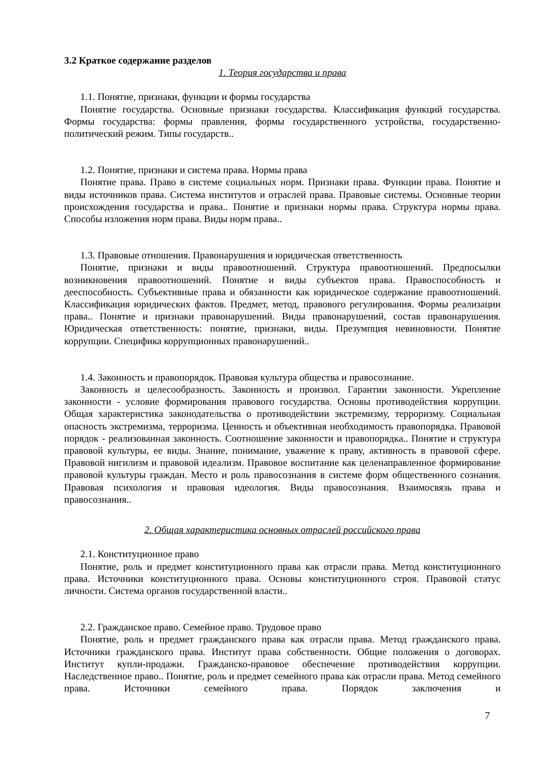3.2 Краткое содержание разделов
1. Теория государства и права
1.1. Понятие, признаки, функции и формы государства
Понятие государства. Основные признаки государства. Классификация функций государства. Формы государства: формы правления, формы государственного устройства, государственно-политический режим. Типы государств..
1.2. Понятие, признаки и система права. Нормы права
Понятие права. Право в системе социальных норм. Признаки права. Функции права. Понятие и виды источников права. Система институтов и отраслей права. Правовые системы. Основные теории происхождения государства и права.. Понятие и признаки нормы права. Структура нормы права. Способы изложения норм права. Виды норм права..
1.3. Правовые отношения. Правонарушения и юридическая ответственность
Понятие, признаки и виды правоотношений. Структура правоотношений. Предпосылки возникновения правоотношений. Понятие и виды субъектов права. Правоспособность и дееспособность. Субъективные права и обязанности как юридическое содержание правоотношений. Классификация юридических фактов. Предмет, метод, правового регулирования. Формы реализации права.. Понятие и признаки правонарушений. Виды правонарушений, состав правонарушения. Юридическая ответственность: понятие, признаки, виды. Презумпция невиновности. Понятие коррупции. Специфика коррупционных правонарушений..
1.4. Законность и правопорядок. Правовая культура общества и правосознание.
Законность и целесообразность. Законность и произвол. Гарантии законности. Укрепление законности - условие формирования правового государства. Основы противодействия коррупции. Общая характеристика законодательства о противодействии экстремизму, терроризму. Социальная опасность экстремизма, терроризма. Ценность и объективная необходимость правопорядка. Правовой порядок - реализованная законность. Соотношение законности и правопорядка.. Понятие и структура правовой культуры, ее виды. Знание, понимание, уважение к праву, активность в правовой сфере. Правовой нигилизм и правовой идеализм. Правовое воспитание как целенаправленное формирование правовой культуры граждан. Место и роль правосознания в системе форм общественного сознания. Правовая психология и правовая идеология. Виды правосознания. Взаимосвязь права и правосознания..
2. Общая характеристика основных отраслей российского права
2.1. Конституционное право
Понятие, роль и предмет конституционного права как отрасли права. Метод конституционного права. Источники конституционного права. Основы конституционного строя. Правовой статус личности. Система органов государственной власти..
2.2. Гражданское право. Семейное право. Трудовое право
Понятие, роль и предмет гражданского права как отрасли права. Метод гражданского права. Источники гражданского права. Институт права собственности. Общие положения о договорах. Институт купли-продажи. Гражданско-правовое обеспечение противодействия коррупции. Наследственное право.. Понятие, роль и предмет семейного права как отрасли права. Метод семейного права. Источники семейного права. Порядок заключения и
7